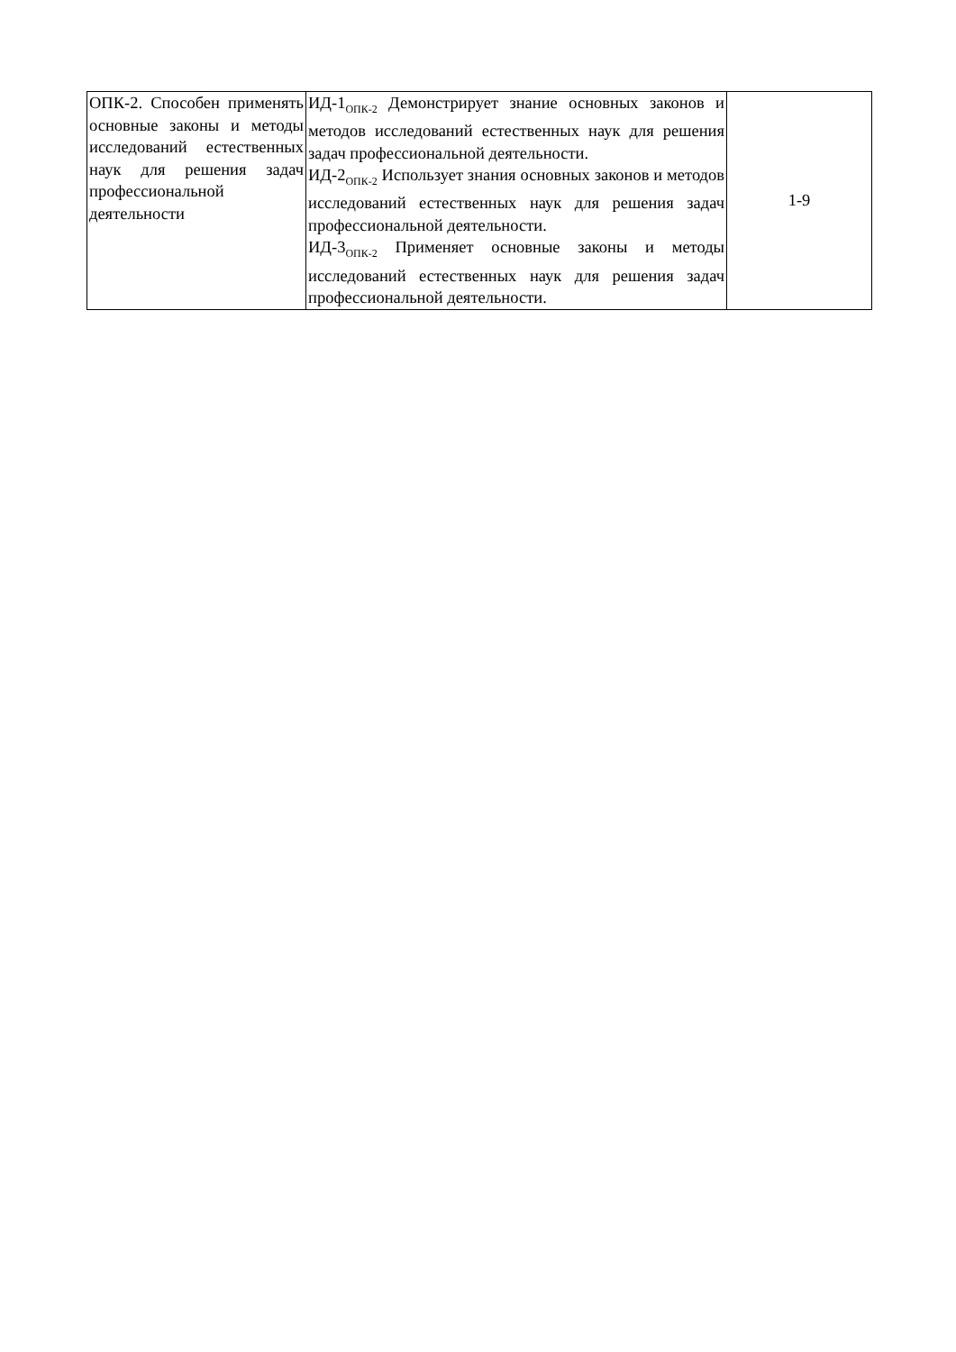| ОПК-2. Способен применять основные законы и методы исследований естественных наук для решения задач профессиональной деятельности | ИД-1<sub>ОПК-2</sub> Демонстрирует знание основных законов и методов исследований естественных наук для решения задач профессиональной деятельности. ИД-2<sub>ОПК-2</sub> Использует знания основных законов и методов исследований естественных наук для решения задач профессиональной деятельности. ИД-3<sub>ОПК-2</sub> Применяет основные законы и методы исследований естественных наук для решения задач профессиональной деятельности. | 1-9 |